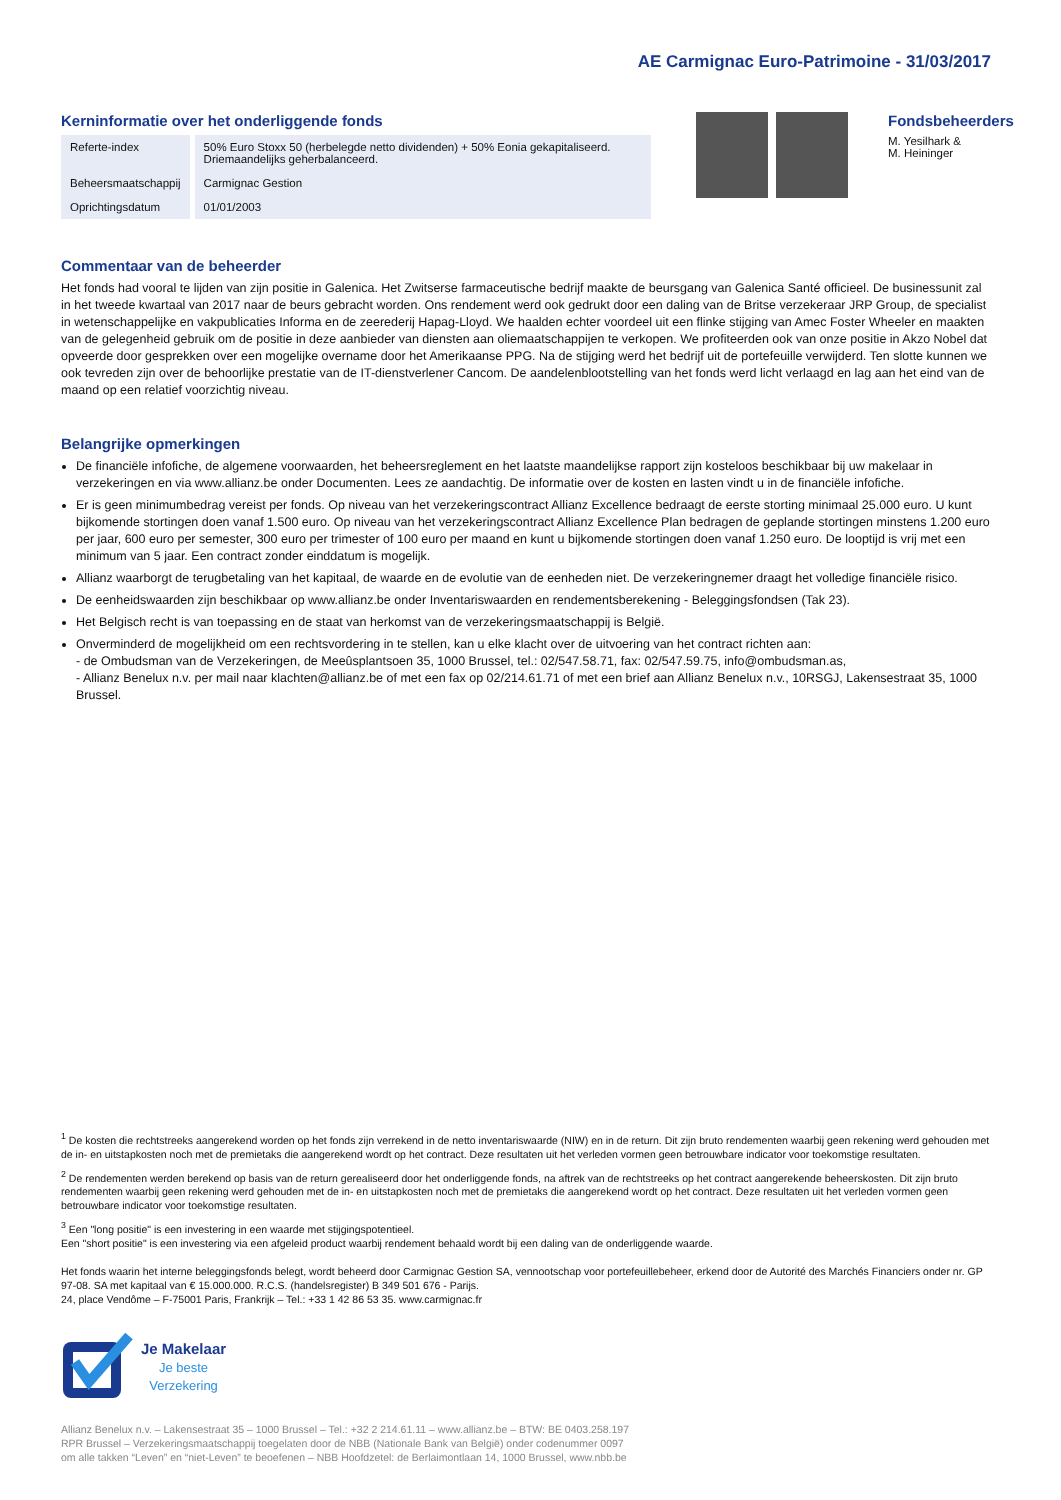AE Carmignac Euro-Patrimoine - 31/03/2017
Kerninformatie over het onderliggende fonds
| Referte-index | 50% Euro Stoxx 50 (herbelegde netto dividenden) + 50% Eonia gekapitaliseerd. Driemaandelijks geherbalanceerd. |
| Beheersmaatschappij | Carmignac Gestion |
| Oprichtingsdatum | 01/01/2003 |
Fondsbeheerders
M. Yesilhark &
M. Heininger
Commentaar van de beheerder
Het fonds had vooral te lijden van zijn positie in Galenica. Het Zwitserse farmaceutische bedrijf maakte de beursgang van Galenica Santé officieel. De businessunit zal in het tweede kwartaal van 2017 naar de beurs gebracht worden. Ons rendement werd ook gedrukt door een daling van de Britse verzekeraar JRP Group, de specialist in wetenschappelijke en vakpublicaties Informa en de zeerederij Hapag-Lloyd. We haalden echter voordeel uit een flinke stijging van Amec Foster Wheeler en maakten van de gelegenheid gebruik om de positie in deze aanbieder van diensten aan oliemaatschappijen te verkopen. We profiteerden ook van onze positie in Akzo Nobel dat opveerde door gesprekken over een mogelijke overname door het Amerikaanse PPG. Na de stijging werd het bedrijf uit de portefeuille verwijderd. Ten slotte kunnen we ook tevreden zijn over de behoorlijke prestatie van de IT-dienstverlener Cancom. De aandelenblootstelling van het fonds werd licht verlaagd en lag aan het eind van de maand op een relatief voorzichtig niveau.
Belangrijke opmerkingen
De financiële infofiche, de algemene voorwaarden, het beheersreglement en het laatste maandelijkse rapport zijn kosteloos beschikbaar bij uw makelaar in verzekeringen en via www.allianz.be onder Documenten. Lees ze aandachtig. De informatie over de kosten en lasten vindt u in de financiële infofiche.
Er is geen minimumbedrag vereist per fonds. Op niveau van het verzekeringscontract Allianz Excellence bedraagt de eerste storting minimaal 25.000 euro. U kunt bijkomende stortingen doen vanaf 1.500 euro. Op niveau van het verzekeringscontract Allianz Excellence Plan bedragen de geplande stortingen minstens 1.200 euro per jaar, 600 euro per semester, 300 euro per trimester of 100 euro per maand en kunt u bijkomende stortingen doen vanaf 1.250 euro. De looptijd is vrij met een minimum van 5 jaar. Een contract zonder einddatum is mogelijk.
Allianz waarborgt de terugbetaling van het kapitaal, de waarde en de evolutie van de eenheden niet. De verzekeringnemer draagt het volledige financiële risico.
De eenheidswaarden zijn beschikbaar op www.allianz.be onder Inventariswaarden en rendementsberekening - Beleggingsfondsen (Tak 23).
Het Belgisch recht is van toepassing en de staat van herkomst van de verzekeringsmaatschappij is België.
Onverminderd de mogelijkheid om een rechtsvordering in te stellen, kan u elke klacht over de uitvoering van het contract richten aan:
- de Ombudsman van de Verzekeringen, de Meeûsplantsoen 35, 1000 Brussel, tel.: 02/547.58.71, fax: 02/547.59.75, info@ombudsman.as,
- Allianz Benelux n.v. per mail naar klachten@allianz.be of met een fax op 02/214.61.71 of met een brief aan Allianz Benelux n.v., 10RSGJ, Lakensestraat 35, 1000 Brussel.
<sup>1</sup> De kosten die rechtstreeks aangerekend worden op het fonds zijn verrekend in de netto inventariswaarde (NIW) en in de return. Dit zijn bruto rendementen waarbij geen rekening werd gehouden met de in- en uitstapkosten noch met de premietaks die aangerekend wordt op het contract. Deze resultaten uit het verleden vormen geen betrouwbare indicator voor toekomstige resultaten.
<sup>2</sup> De rendementen werden berekend op basis van de return gerealiseerd door het onderliggende fonds, na aftrek van de rechtstreeks op het contract aangerekende beheerskosten. Dit zijn bruto rendementen waarbij geen rekening werd gehouden met de in- en uitstapkosten noch met de premietaks die aangerekend wordt op het contract. Deze resultaten uit het verleden vormen geen betrouwbare indicator voor toekomstige resultaten.
<sup>3</sup> Een "long positie" is een investering in een waarde met stijgingspotentieel.
Een "short positie" is een investering via een afgeleid product waarbij rendement behaald wordt bij een daling van de onderliggende waarde.
Het fonds waarin het interne beleggingsfonds belegt, wordt beheerd door Carmignac Gestion SA, vennootschap voor portefeuillebeheer, erkend door de Autorité des Marchés Financiers onder nr. GP 97-08. SA met kapitaal van € 15.000.000. R.C.S. (handelsregister) B 349 501 676 - Parijs.
24, place Vendôme – F-75001 Paris, Frankrijk – Tel.: +33 1 42 86 53 35. www.carmignac.fr
Je Makelaar
Je beste
Verzekering
Allianz Benelux n.v. – Lakensestraat 35 – 1000 Brussel – Tel.: +32 2 214.61.11 – www.allianz.be – BTW: BE 0403.258.197
RPR Brussel – Verzekeringsmaatschappij toegelaten door de NBB (Nationale Bank van België) onder codenummer 0097
om alle takken “Leven” en “niet-Leven” te beoefenen – NBB Hoofdzetel: de Berlaimontlaan 14, 1000 Brussel, www.nbb.be